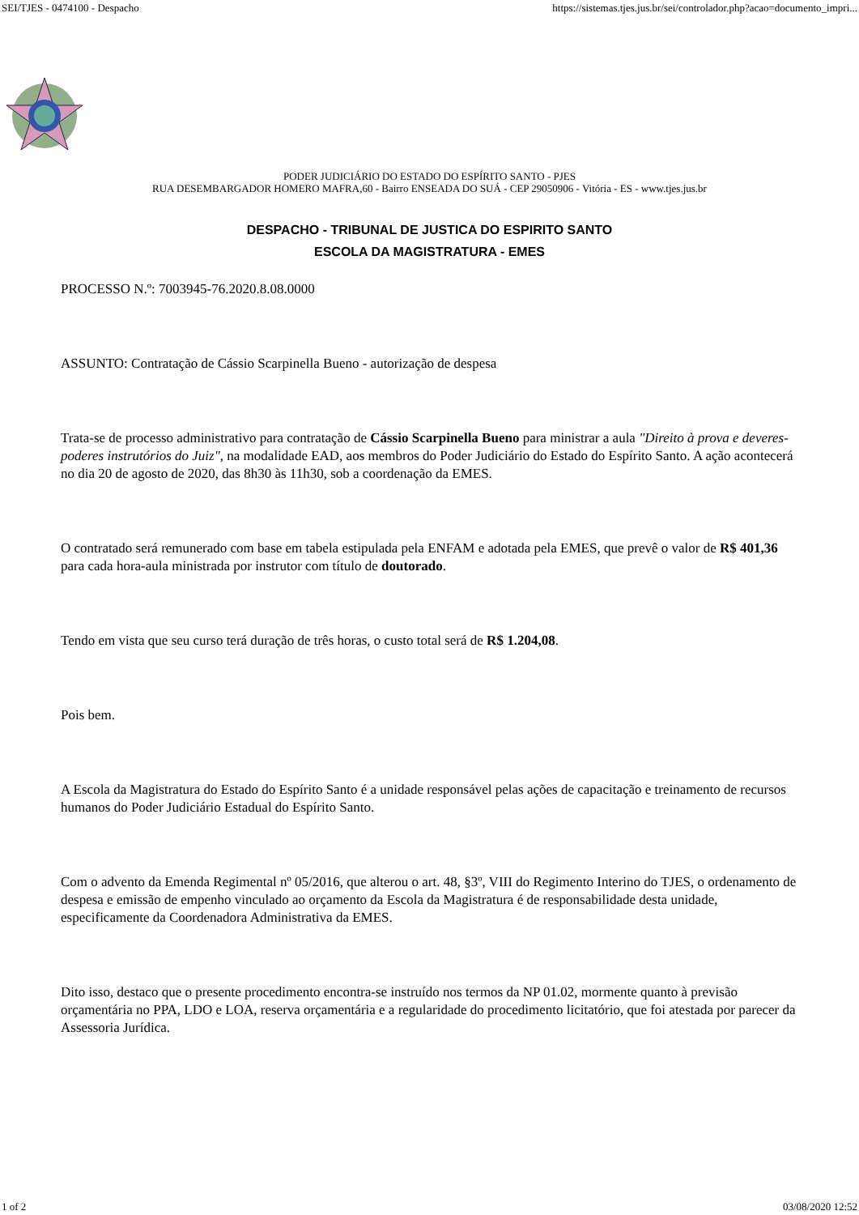SEI/TJES - 0474100 - Despacho https://sistemas.tjes.jus.br/sei/controlador.php?acao=documento_impri...
PODER JUDICIÁRIO DO ESTADO DO ESPÍRITO SANTO - PJES
RUA DESEMBARGADOR HOMERO MAFRA,60 - Bairro ENSEADA DO SUÁ - CEP 29050906 - Vitória - ES - www.tjes.jus.br
DESPACHO - TRIBUNAL DE JUSTICA DO ESPIRITO SANTO
ESCOLA DA MAGISTRATURA - EMES
PROCESSO N.º: 7003945-76.2020.8.08.0000
ASSUNTO: Contratação de Cássio Scarpinella Bueno - autorização de despesa
Trata-se de processo administrativo para contratação de Cássio Scarpinella Bueno para ministrar a aula "Direito à prova e deveres-poderes instrutórios do Juiz", na modalidade EAD, aos membros do Poder Judiciário do Estado do Espírito Santo. A ação acontecerá no dia 20 de agosto de 2020, das 8h30 às 11h30, sob a coordenação da EMES.
O contratado será remunerado com base em tabela estipulada pela ENFAM e adotada pela EMES, que prevê o valor de R$ 401,36 para cada hora-aula ministrada por instrutor com título de doutorado.
Tendo em vista que seu curso terá duração de três horas, o custo total será de R$ 1.204,08.
Pois bem.
A Escola da Magistratura do Estado do Espírito Santo é a unidade responsável pelas ações de capacitação e treinamento de recursos humanos do Poder Judiciário Estadual do Espírito Santo.
Com o advento da Emenda Regimental nº 05/2016, que alterou o art. 48, §3º, VIII do Regimento Interino do TJES, o ordenamento de despesa e emissão de empenho vinculado ao orçamento da Escola da Magistratura é de responsabilidade desta unidade, especificamente da Coordenadora Administrativa da EMES.
Dito isso, destaco que o presente procedimento encontra-se instruído nos termos da NP 01.02, mormente quanto à previsão orçamentária no PPA, LDO e LOA, reserva orçamentária e a regularidade do procedimento licitatório, que foi atestada por parecer da Assessoria Jurídica.
1 of 2 03/08/2020 12:52